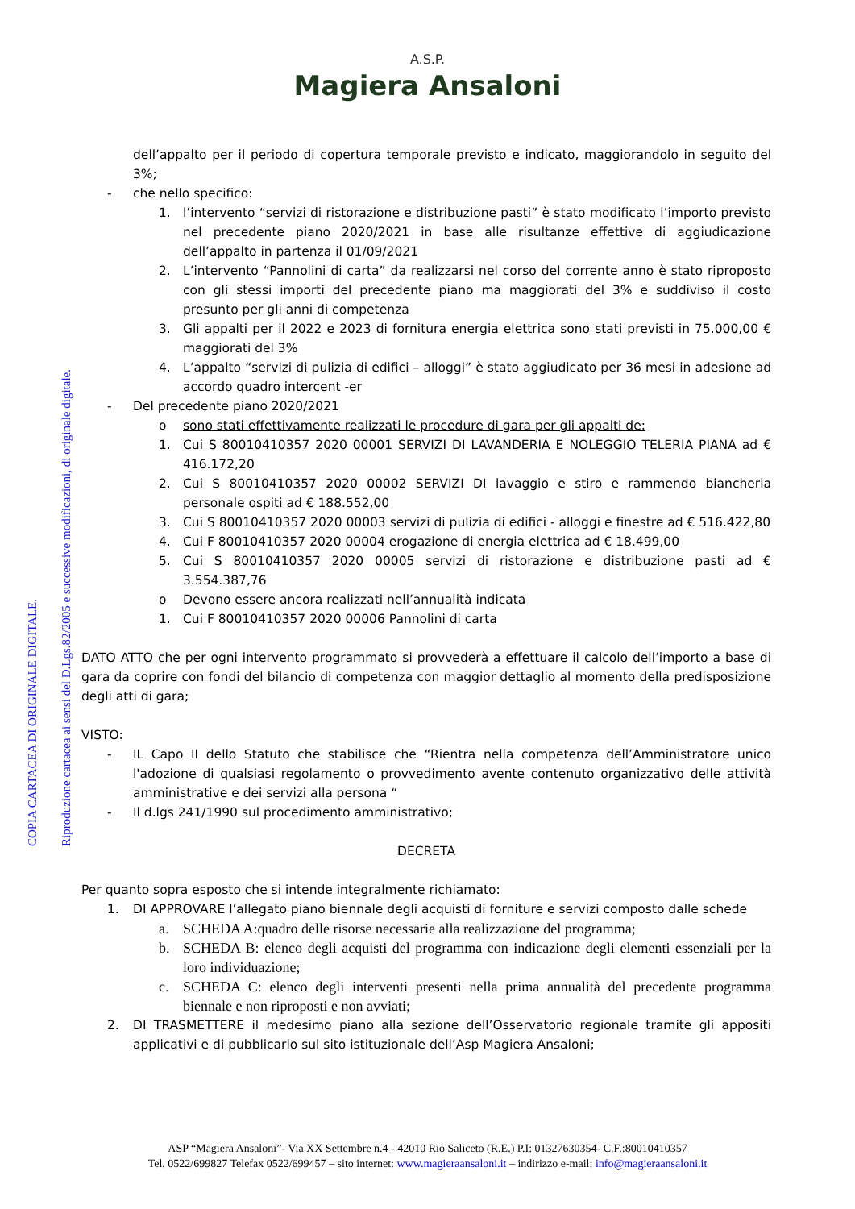A.S.P.
Magiera Ansaloni
dell’appalto per il periodo di copertura temporale previsto e indicato, maggiorandolo in seguito del 3%;
- che nello specifico:
1. l’intervento “servizi di ristorazione e distribuzione pasti” è stato modificato l’importo previsto nel precedente piano 2020/2021 in base alle risultanze effettive di aggiudicazione dell’appalto in partenza il 01/09/2021
2. L’intervento “Pannolini di carta” da realizzarsi nel corso del corrente anno è stato riproposto con gli stessi importi del precedente piano ma maggiorati del 3% e suddiviso il costo presunto per gli anni di competenza
3. Gli appalti per il 2022 e 2023 di fornitura energia elettrica sono stati previsti in 75.000,00 € maggiorati del 3%
4. L’appalto “servizi di pulizia di edifici – alloggi” è stato aggiudicato per 36 mesi in adesione ad accordo quadro intercent -er
- Del precedente piano 2020/2021
o sono stati effettivamente realizzati le procedure di gara per gli appalti de:
1. Cui S 80010410357 2020 00001 SERVIZI DI LAVANDERIA E NOLEGGIO TELERIA PIANA ad € 416.172,20
2. Cui S 80010410357 2020 00002 SERVIZI DI lavaggio e stiro e rammendo biancheria personale ospiti ad € 188.552,00
3. Cui S 80010410357 2020 00003 servizi di pulizia di edifici - alloggi e finestre ad € 516.422,80
4. Cui F 80010410357 2020 00004 erogazione di energia elettrica ad € 18.499,00
5. Cui S 80010410357 2020 00005 servizi di ristorazione e distribuzione pasti ad € 3.554.387,76
o Devono essere ancora realizzati nell’annualità indicata
1. Cui F 80010410357 2020 00006 Pannolini di carta
DATO ATTO che per ogni intervento programmato si provvederà a effettuare il calcolo dell’importo a base di gara da coprire con fondi del bilancio di competenza con maggior dettaglio al momento della predisposizione degli atti di gara;
VISTO:
- IL Capo II dello Statuto che stabilisce che “Rientra nella competenza dell’Amministratore unico l'adozione di qualsiasi regolamento o provvedimento avente contenuto organizzativo delle attività amministrative e dei servizi alla persona “
- Il d.lgs 241/1990 sul procedimento amministrativo;
DECRETA
Per quanto sopra esposto che si intende integralmente richiamato:
1. DI APPROVARE l’allegato piano biennale degli acquisti di forniture e servizi composto dalle schede
a. SCHEDA A:quadro delle risorse necessarie alla realizzazione del programma;
b. SCHEDA B: elenco degli acquisti del programma con indicazione degli elementi essenziali per la loro individuazione;
c. SCHEDA C: elenco degli interventi presenti nella prima annualità del precedente programma biennale e non riproposti e non avviati;
2. DI TRASMETTERE il medesimo piano alla sezione dell’Osservatorio regionale tramite gli appositi applicativi e di pubblicarlo sul sito istituzionale dell’Asp Magiera Ansaloni;
COPIA CARTACEA DI ORIGINALE DIGITALE. Riproduzione cartacea ai sensi del D.Lgs.82/2005 e successive modificazioni, di originale digitale.
ASP “Magiera Ansaloni”- Via XX Settembre n.4 - 42010 Rio Saliceto (R.E.) P.I: 01327630354- C.F.:80010410357
Tel. 0522/699827 Telefax 0522/699457 – sito internet: www.magieraansaloni.it – indirizzo e-mail: info@magieraansaloni.it